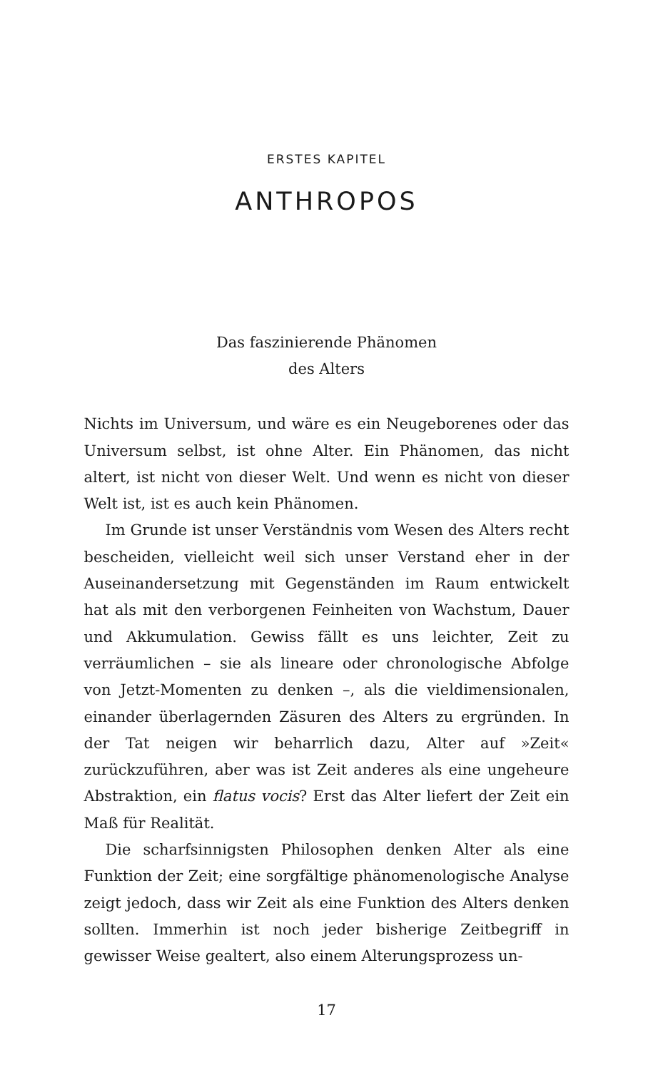ERSTES KAPITEL
ANTHROPOS
Das faszinierende Phänomen
des Alters
Nichts im Universum, und wäre es ein Neugeborenes oder das Universum selbst, ist ohne Alter. Ein Phänomen, das nicht altert, ist nicht von dieser Welt. Und wenn es nicht von dieser Welt ist, ist es auch kein Phänomen.
Im Grunde ist unser Verständnis vom Wesen des Alters recht bescheiden, vielleicht weil sich unser Verstand eher in der Auseinandersetzung mit Gegenständen im Raum entwickelt hat als mit den verborgenen Feinheiten von Wachstum, Dauer und Akkumulation. Gewiss fällt es uns leichter, Zeit zu verräumlichen – sie als lineare oder chronologische Abfolge von Jetzt-Momenten zu denken –, als die vieldimensionalen, einander überlagernden Zäsuren des Alters zu ergründen. In der Tat neigen wir beharrlich dazu, Alter auf »Zeit« zurückzuführen, aber was ist Zeit anderes als eine ungeheure Abstraktion, ein flatus vocis? Erst das Alter liefert der Zeit ein Maß für Realität.
Die scharfsinnigsten Philosophen denken Alter als eine Funktion der Zeit; eine sorgfältige phänomenologische Analyse zeigt jedoch, dass wir Zeit als eine Funktion des Alters denken sollten. Immerhin ist noch jeder bisherige Zeitbegriff in gewisser Weise gealtert, also einem Alterungsprozess un-
17